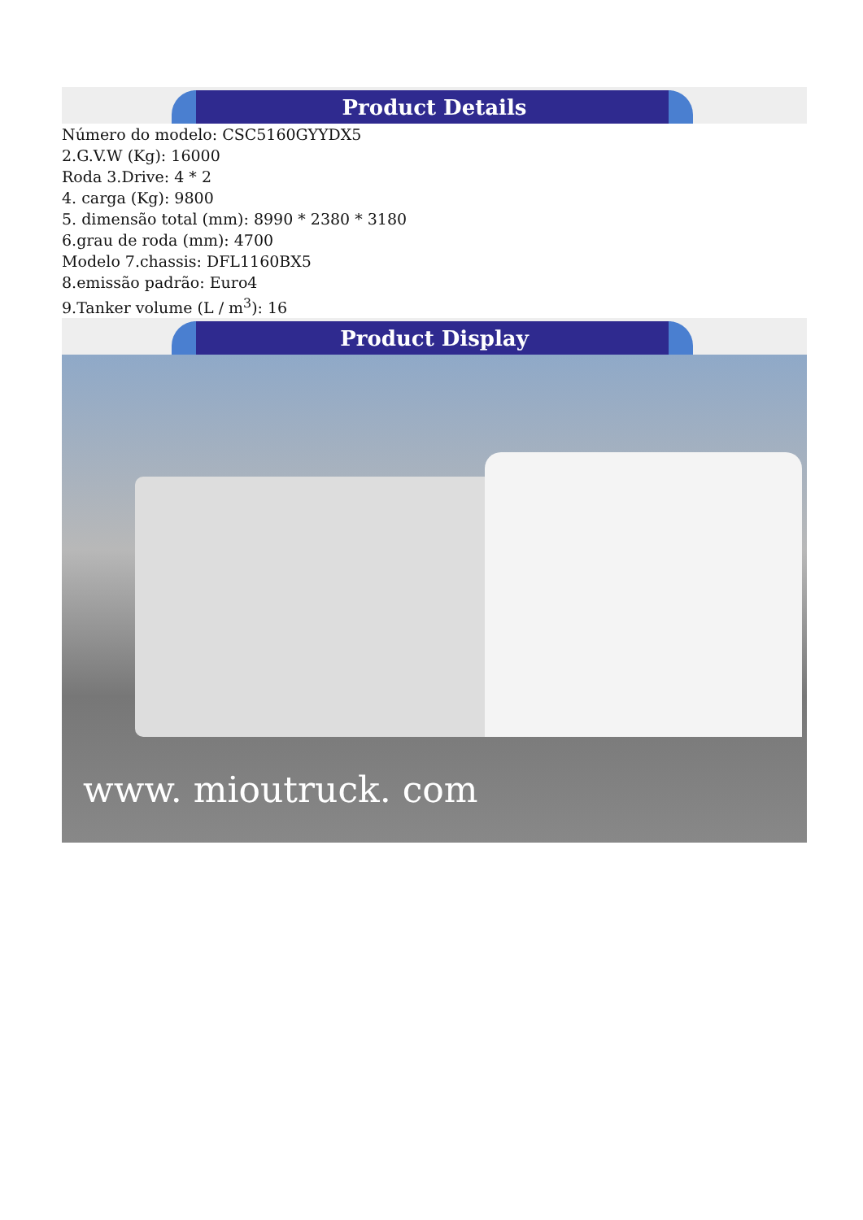Product Details
Número do modelo: CSC5160GYYDX5
2.G.V.W (Kg): 16000
Roda 3.Drive: 4 * 2
4. carga (Kg): 9800
5. dimensão total (mm): 8990 * 2380 * 3180
6.grau de roda (mm): 4700
Modelo 7.chassis: DFL1160BX5
8.emissão padrão: Euro4
9.Tanker volume (L / m<sup>3</sup>): 16
Product Display
www. mioutruck. com